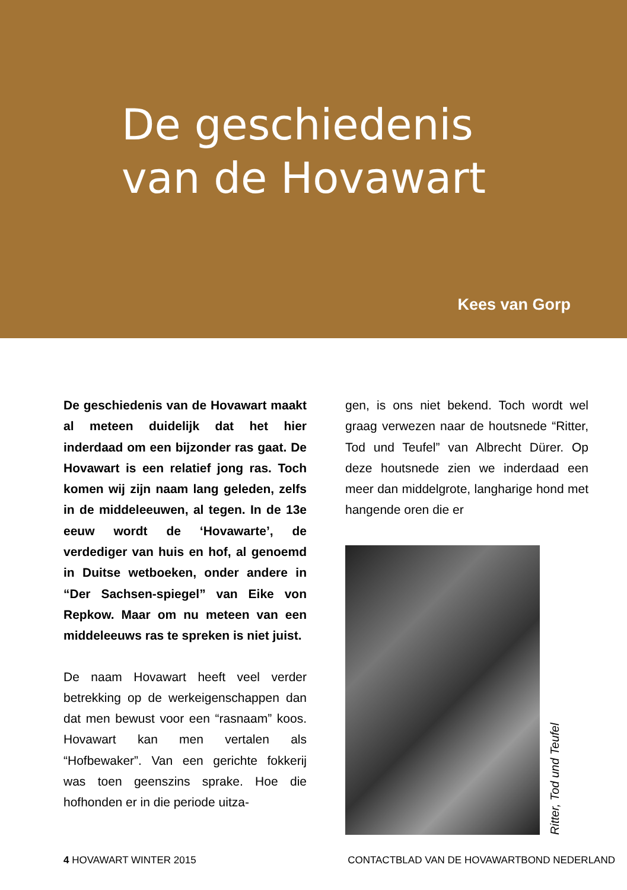De geschiedenis
van de Hovawart
Kees van Gorp
De geschiedenis van de Hovawart maakt al meteen duidelijk dat het hier inderdaad om een bijzonder ras gaat. De Hovawart is een relatief jong ras. Toch komen wij zijn naam lang geleden, zelfs in de middeleeuwen, al tegen. In de 13e eeuw wordt de ‘Hovawarte’, de verdediger van huis en hof, al genoemd in Duitse wetboeken, onder andere in “Der Sachsen-spiegel” van Eike von Repkow. Maar om nu meteen van een middeleeuws ras te spreken is niet juist.
De naam Hovawart heeft veel verder betrekking op de werkeigenschappen dan dat men bewust voor een “rasnaam” koos. Hovawart kan men vertalen als “Hofbewaker”. Van een gerichte fokkerij was toen geenszins sprake. Hoe die hofhonden er in die periode uitza-
gen, is ons niet bekend. Toch wordt wel graag verwezen naar de houtsnede “Ritter, Tod und Teufel” van Albrecht Dürer. Op deze houtsnede zien we inderdaad een meer dan middelgrote, langharige hond met hangende oren die er
Ritter, Tod und Teufel
4 HOVAWART WINTER 2015 CONTACTBLAD VAN DE HOVAWARTBOND NEDERLAND